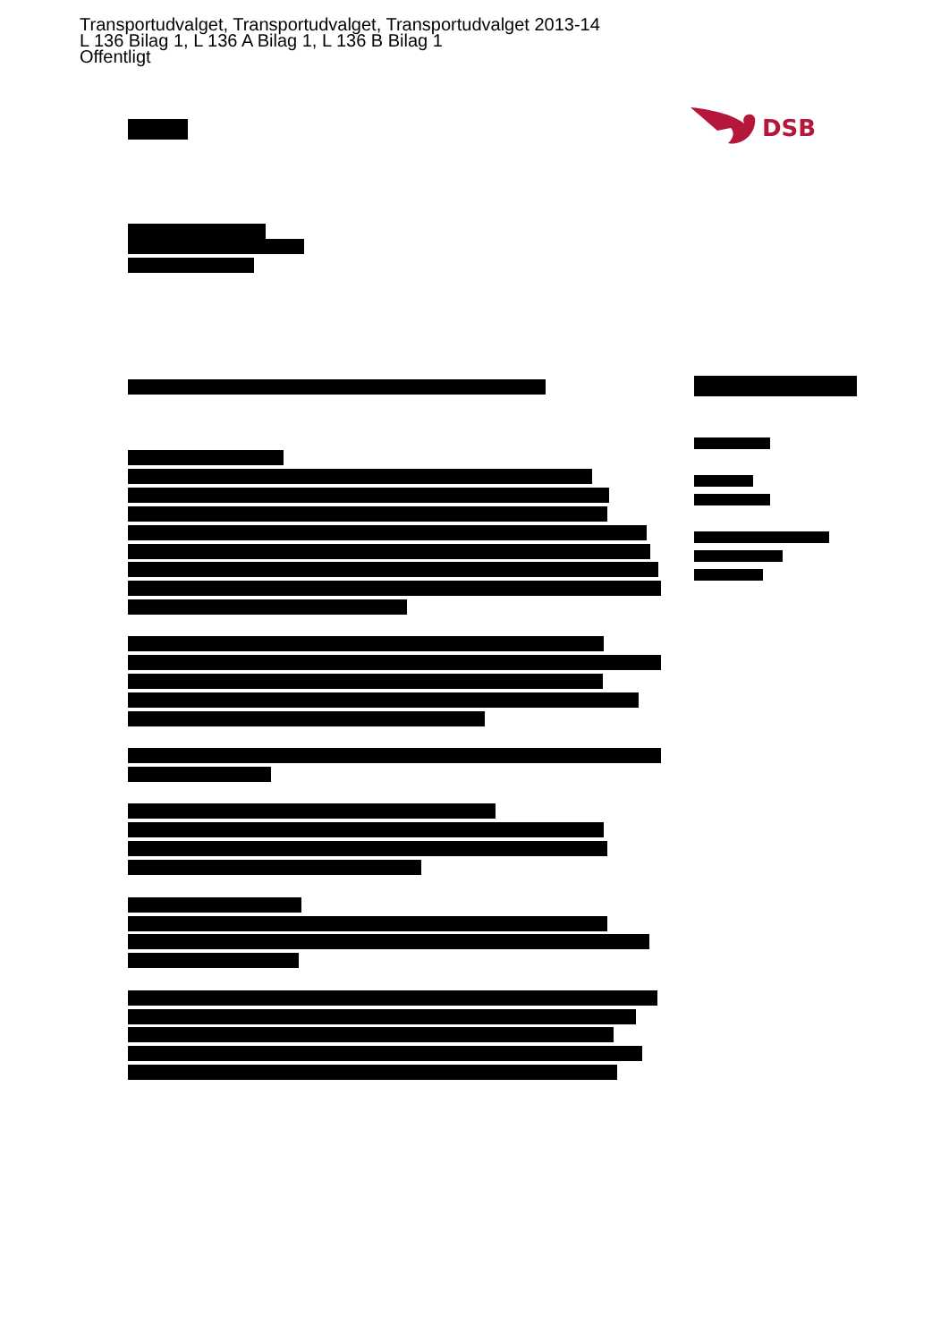Transportudvalget, Transportudvalget, Transportudvalget 2013-14
L 136 Bilag 1, L 136 A Bilag 1, L 136 B Bilag 1
Offentligt
DSB